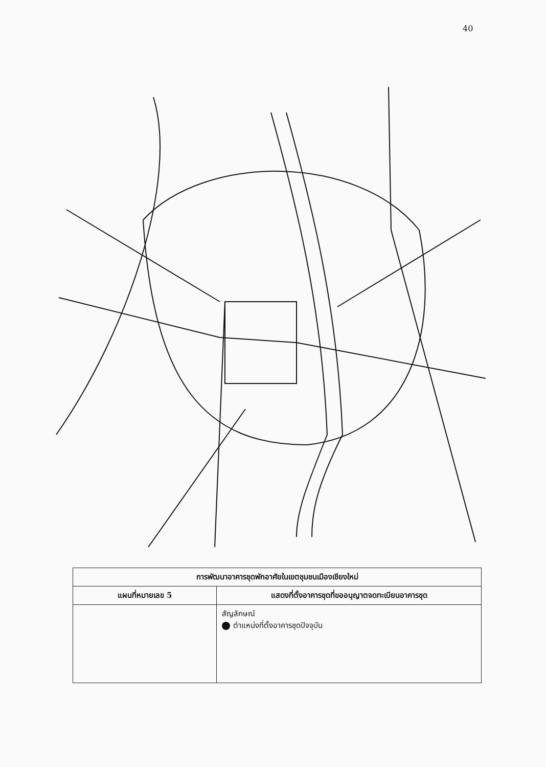40
| การพัฒนาอาคารชุดพักอาศัยในเขตชุมชนเมืองเชียงใหม่ | |
| --- | --- |
| แผนที่หมายเลข 5 | แสดงที่ตั้งอาคารชุดที่ขออนุญาตจดทะเบียนอาคารชุด |
| | สัญลักษณ์ ตำแหน่งที่ตั้งอาคารชุดปัจจุบัน |